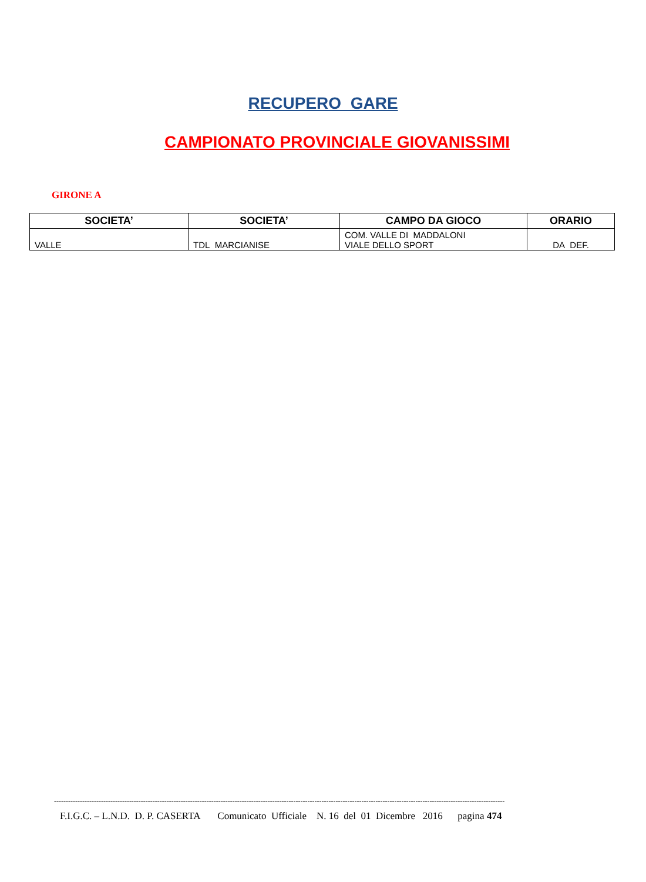RECUPERO GARE
CAMPIONATO PROVINCIALE GIOVANISSIMI
GIRONE A
| SOCIETA’ | SOCIETA’ | CAMPO DA GIOCO | ORARIO |
| --- | --- | --- | --- |
| VALLE | TDL MARCIANISE | COM. VALLE DI MADDALONI VIALE DELLO SPORT | DA DEF. |
------------------------------------------------------------------------------------------------------------------------------------------------------------------------------------------------
F.I.G.C. – L.N.D. D. P. CASERTA Comunicato Ufficiale N. 16 del 01 Dicembre 2016 pagina 474